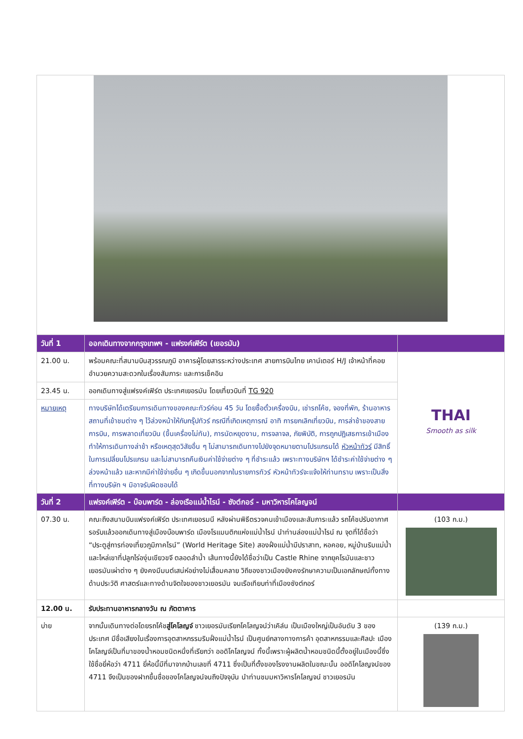| วันที่ 1 | ออกเดินทางจากกรุงเทพฯ - แฟรงค์เฟิร์ต (เยอรมัน) | |
| 21.00 น. | พร้อมคณะที่สนามบินสุวรรณภูมิ อาคารผู้โดยสารระหว่างประเทศ สายการบินไทย เคาน์เตอร์ H/J เจ้าหน้าที่คอยอำนวยความสะดวกในเรื่องสัมภาระ และการเช็คอิน | THAI Smooth as silk |
| 23.45 น. | ออกเดินทางสู่แฟรงค์เฟิร์ต ประเทศเยอรมัน โดยเที่ยวบินที่ TG 920 | |
| หมายเหตุ | ทางบริษัทได้เตรียมการเดินทางของคณะทัวร์ก่อน 45 วัน โดยซื้อตั๋วเครื่องบิน, เช่ารถโค้ช, จองที่พัก, ร้านอาหาร สถานที่เข้าชมต่าง ๆ ไว้ล่วงหน้าให้กับกรุ๊ปทัวร์ กรณีที่เกิดเหตุการณ์ อาทิ การยกเลิกเที่ยวบิน, การล่าช้าของสายการบิน, การพลาดเที่ยวบิน (ขึ้นเครื่องไม่ทัน), การนัดหยุดงาน, การจลาจล, ภัยพิบัติ, การถูกปฏิเสธการเข้าเมือง ทำให้การเดินทางล่าช้า หรือเหตุสุดวิสัยอื่น ๆ ไม่สามารถเดินทางไปยังจุดหมายตามโปรแกรมได้ หัวหน้าทัวร์ มีสิทธิ์ในการเปลี่ยนโปรแกรม และไม่สามารถคืนเงินค่าใช้จ่ายต่าง ๆ ที่ชำระแล้ว เพราะทางบริษัทฯ ได้ชำระค่าใช้จ่ายต่าง ๆ ล่วงหน้าแล้ว และหากมีค่าใช้จ่ายอื่น ๆ เกิดขึ้นนอกจากในรายการทัวร์ หัวหน้าทัวร์จะแจ้งให้ท่านทราบ เพราะเป็นสิ่งที่ทางบริษัท ฯ มิอาจรับผิดชอบได้ | |
| วันที่ 2 | แฟรงค์เฟิร์ต - บ๊อบพาร์ด - ล่องเรือแม่น้ำไรน์ - ซังต์กอร์ - มหาวิหารโคโลญจน์ | |
| 07.30 น. | คณะถึงสนามบินแฟรงค์เฟิร์ต ประเทศเยอรมนี หลังผ่านพิธีตรวจคนเข้าเมืองและสัมภาระแล้ว รถโค้ชปรับอากาศรอรับแล้วออกเดินทางสู่เมืองบ๊อบพาร์ด เมืองโรแมนติกแห่งแม่น้ำไรน์ นำท่านล่องแม่น้ำไรน์ ณ จุดที่ได้ชื่อว่า “ประตูสู่การท่องเที่ยวภูมิภาคไรน์” (World Heritage Site) สองฝั่งแม่น้ำมีปราสาท, หอคอย, หมู่บ้านริมแม่น้ำ และไหล่เขาที่ปลูกไร่องุ่นเขียวขจี ตลอดลำน้ำ เส้นทางนี้ยังได้ชื่อว่าเป็น Castle Rhine จากยุคโรมันและชาวเยอรมันเผ่าต่าง ๆ ยังคงมีมนต์เสน่ห์อย่างไม่เสื่อมคลาย วิถีของชาวเมืองยังคงรักษาความเป็นเอกลักษณ์ทั้งทางด้านประวัติ ศาสตร์และทางด้านจิตใจของชาวเยอรมัน จนเรือเทียบท่าที่เมืองซังต์กอร์ | (103 ก.ม.) |
| 12.00 น. | รับประทานอาหารกลางวัน ณ ภัตตาคาร | |
| บ่าย | จากนั้นเดินทางต่อโดยรถโค้ช สู่โคโลญจ์ ชาวเยอรมันเรียกโคโลญจน์ว่าเคิล์น เป็นเมืองใหญ่เป็นอันดับ 3 ของประเทศ มีชื่อเสียงในเรื่องการอุตสาหกรรมริมฝั่งแม่น้ำไรน์ เป็นศูนย์กลางทางการค้า อุตสาหกรรมและศิลปะ เมืองโคโลญจ์เป็นที่มาของน้ำหอมชนิดหนึ่งที่เรียกว่า ออดิโคโลญจน์ ทั้งนี้เพราะผู้ผลิตน้ำหอมชนิดนี้ตั้งอยู่ในเมืองนี้ซึ่งใช้ชื่อยี่ห้อว่า 4711 ยี่ห้อนี้มีที่มาจากบ้านเลขที่ 4711 ซึ่งเป็นที่ตั้งของโรงงานผลิตในขณะนั้น ออดิโคโลญจน์ของ 4711 จึงเป็นของฝากขึ้นชื่อของโคโลญจน์จนถึงปัจจุบัน นำท่านชมมหาวิหารโคโลญจน์ ชาวเยอรมัน | (139 ก.ม.) |